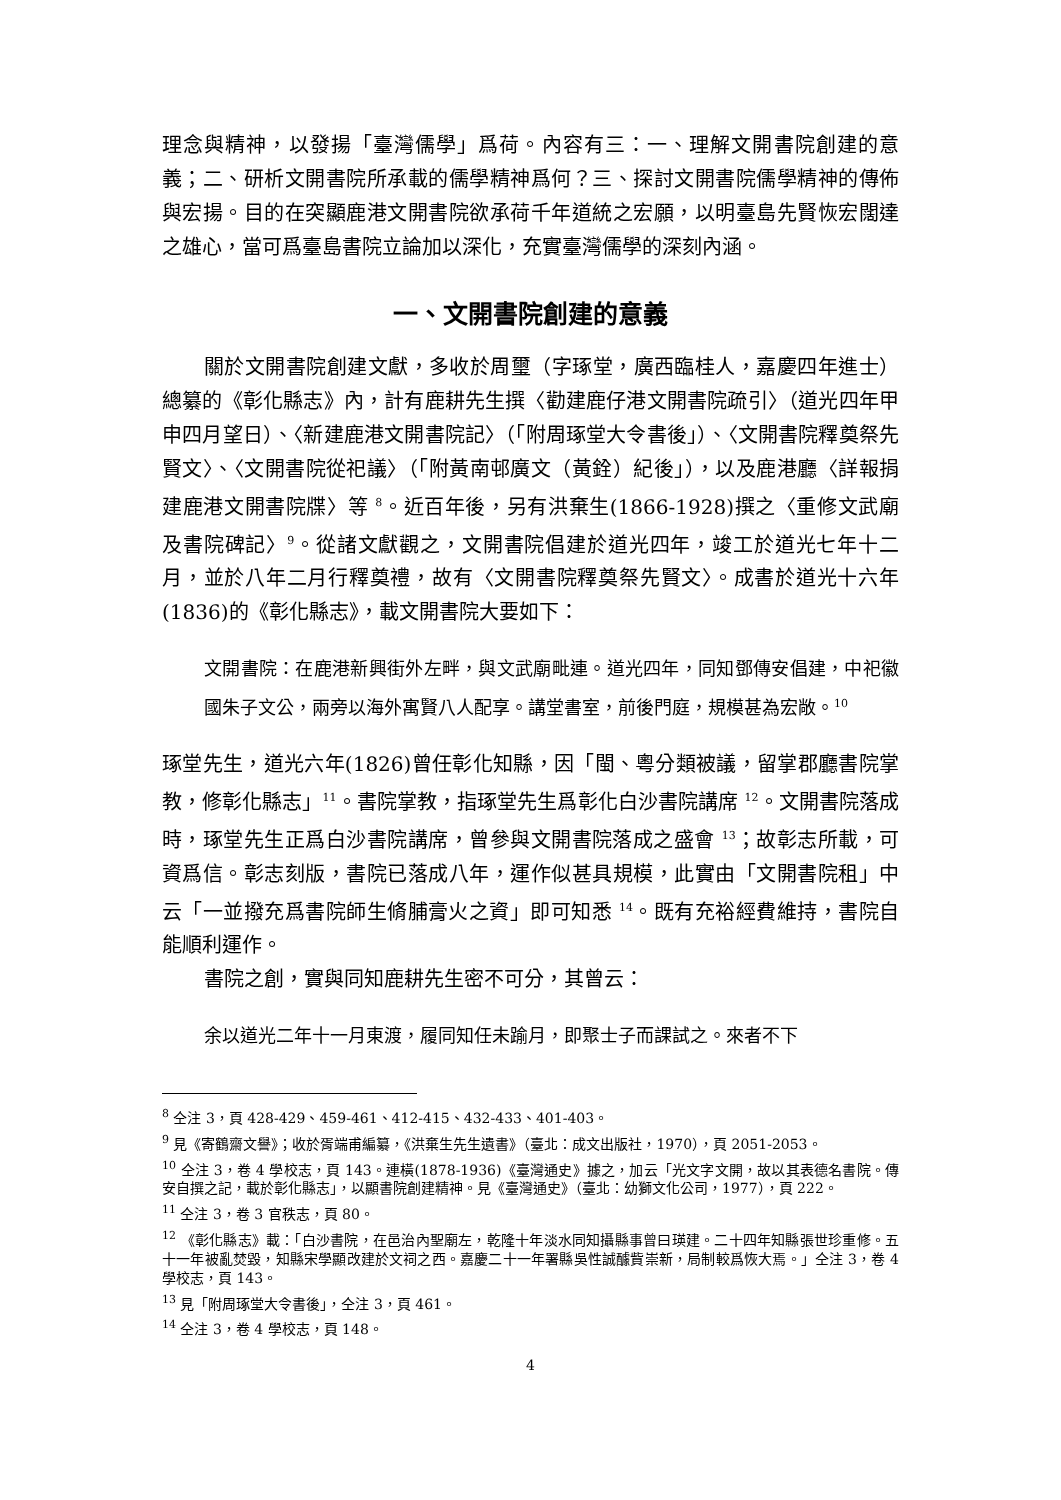理念與精神，以發揚「臺灣儒學」爲荷。內容有三：一、理解文開書院創建的意義；二、研析文開書院所承載的儒學精神爲何？三、探討文開書院儒學精神的傳佈與宏揚。目的在突顯鹿港文開書院欲承荷千年道統之宏願，以明臺島先賢恢宏闊達之雄心，當可爲臺島書院立論加以深化，充實臺灣儒學的深刻內涵。
一、文開書院創建的意義
關於文開書院創建文獻，多收於周璽（字琢堂，廣西臨桂人，嘉慶四年進士）總纂的《彰化縣志》內，計有鹿耕先生撰〈勸建鹿仔港文開書院疏引〉（道光四年甲申四月望日）、〈新建鹿港文開書院記〉（「附周琢堂大令書後」）、〈文開書院釋奠祭先賢文〉、〈文開書院從祀議〉（「附黃南邨廣文（黃銓）紀後」），以及鹿港廳〈詳報捐建鹿港文開書院牒〉等 <sup>8</sup>。近百年後，另有洪棄生(1866-1928)撰之〈重修文武廟及書院碑記〉<sup>9</sup>。從諸文獻觀之，文開書院倡建於道光四年，竣工於道光七年十二月，並於八年二月行釋奠禮，故有〈文開書院釋奠祭先賢文〉。成書於道光十六年(1836)的《彰化縣志》，載文開書院大要如下：
文開書院：在鹿港新興街外左畔，與文武廟毗連。道光四年，同知鄧傳安倡建，中祀徽國朱子文公，兩旁以海外寓賢八人配享。講堂書室，前後門庭，規模甚為宏敞。<sup>10</sup>
琢堂先生，道光六年(1826)曾任彰化知縣，因「閩、粵分類被議，留掌郡廳書院掌教，修彰化縣志」<sup>11</sup>。書院掌教，指琢堂先生爲彰化白沙書院講席 <sup>12</sup>。文開書院落成時，琢堂先生正爲白沙書院講席，曾參與文開書院落成之盛會 <sup>13</sup>；故彰志所載，可資爲信。彰志刻版，書院已落成八年，運作似甚具規模，此實由「文開書院租」中云「一並撥充爲書院師生脩脯膏火之資」即可知悉 <sup>14</sup>。既有充裕經費維持，書院自能順利運作。
書院之創，實與同知鹿耕先生密不可分，其曾云：
余以道光二年十一月東渡，履同知任未踰月，即聚士子而課試之。來者不下
<sup>8</sup> 仝注 3，頁 428-429、459-461、412-415、432-433、401-403。
<sup>9</sup> 見《寄鶴齋文譽》；收於胥端甫編纂，《洪棄生先生遺書》（臺北：成文出版社，1970），頁 2051-2053。
<sup>10</sup> 仝注 3，卷 4 學校志，頁 143。連橫(1878-1936)《臺灣通史》據之，加云「光文字文開，故以其表德名書院。傳安自撰之記，載於彰化縣志」，以顯書院創建精神。見《臺灣通史》（臺北：幼獅文化公司，1977），頁 222。
<sup>11</sup> 仝注 3，卷 3 官秩志，頁 80。
<sup>12</sup> 《彰化縣志》載：「白沙書院，在邑治內聖廟左，乾隆十年淡水同知攝縣事曾曰瑛建。二十四年知縣張世珍重修。五十一年被亂焚毀，知縣宋學顯改建於文祠之西。嘉慶二十一年署縣吳性誠醵貲崇新，局制較爲恢大焉。」仝注 3，卷 4 學校志，頁 143。
<sup>13</sup> 見「附周琢堂大令書後」，仝注 3，頁 461。
<sup>14</sup> 仝注 3，卷 4 學校志，頁 148。
4